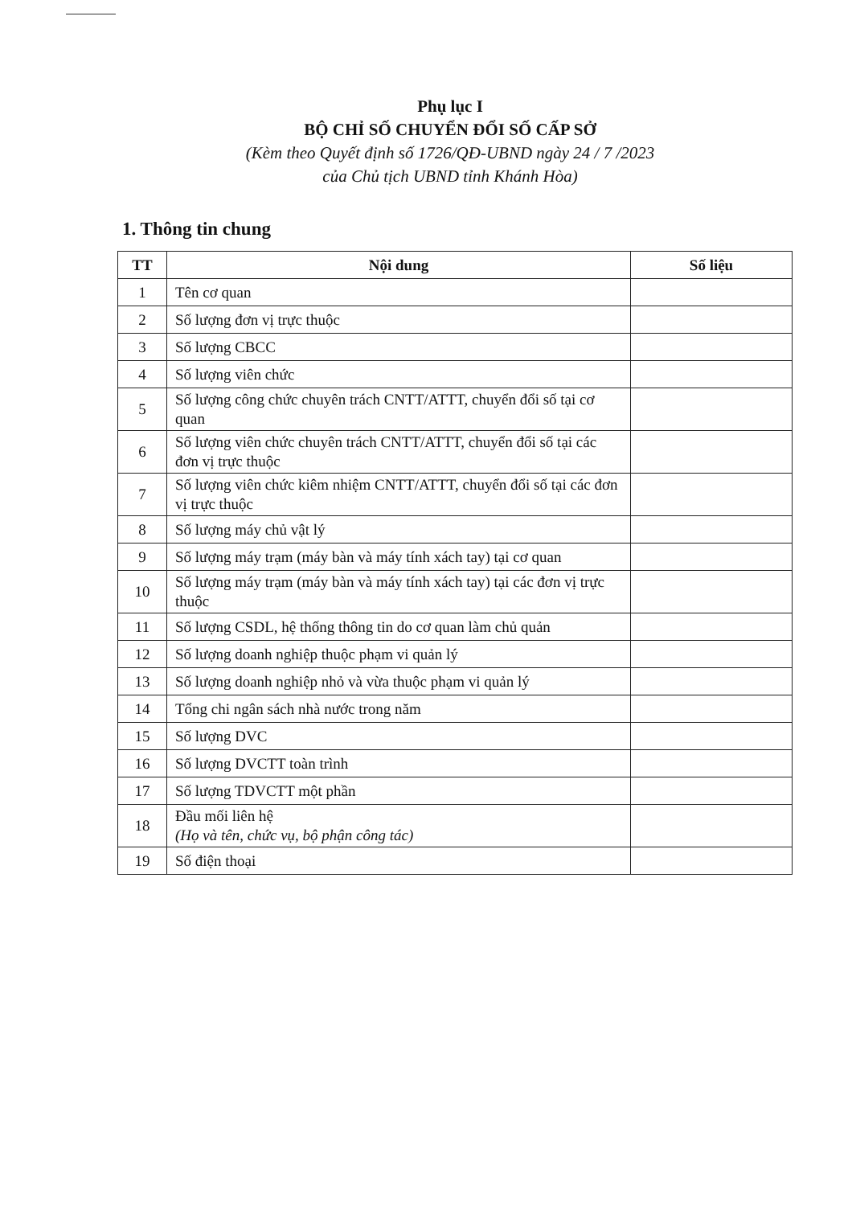Phụ lục I
BỘ CHỈ SỐ CHUYỂN ĐỔI SỐ CẤP SỞ
(Kèm theo Quyết định số 1726/QĐ-UBND ngày 24 / 7 /2023
của Chủ tịch UBND tỉnh Khánh Hòa)
1. Thông tin chung
| TT | Nội dung | Số liệu |
| --- | --- | --- |
| 1 | Tên cơ quan | |
| 2 | Số lượng đơn vị trực thuộc | |
| 3 | Số lượng CBCC | |
| 4 | Số lượng viên chức | |
| 5 | Số lượng công chức chuyên trách CNTT/ATTT, chuyển đổi số tại cơ quan | |
| 6 | Số lượng viên chức chuyên trách CNTT/ATTT, chuyển đổi số tại các đơn vị trực thuộc | |
| 7 | Số lượng viên chức kiêm nhiệm CNTT/ATTT, chuyển đổi số tại các đơn vị trực thuộc | |
| 8 | Số lượng máy chủ vật lý | |
| 9 | Số lượng máy trạm (máy bàn và máy tính xách tay) tại cơ quan | |
| 10 | Số lượng máy trạm (máy bàn và máy tính xách tay) tại các đơn vị trực thuộc | |
| 11 | Số lượng CSDL, hệ thống thông tin do cơ quan làm chủ quản | |
| 12 | Số lượng doanh nghiệp thuộc phạm vi quản lý | |
| 13 | Số lượng doanh nghiệp nhỏ và vừa thuộc phạm vi quản lý | |
| 14 | Tổng chi ngân sách nhà nước trong năm | |
| 15 | Số lượng DVC | |
| 16 | Số lượng DVCTT toàn trình | |
| 17 | Số lượng TDVCTT một phần | |
| 18 | Đầu mối liên hệ (Họ và tên, chức vụ, bộ phận công tác) | |
| 19 | Số điện thoại | |